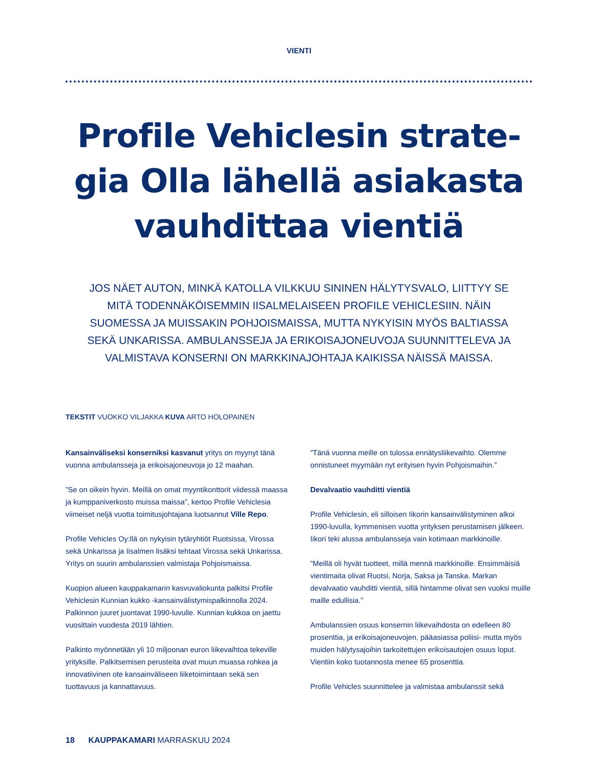VIENTI
Profile Vehiclesin strate-gia Olla lähellä asiakasta vauhdittaa vientiä
JOS NÄET AUTON, MINKÄ KATOLLA VILKKUU SININEN HÄLYTYSVALO, LIITTYY SE MITÄ TODENNÄKÖISEMMIN IISALMELAISEEN PROFILE VEHICLESIIN. NÄIN SUOMESSA JA MUISSAKIN POHJOISMAISSA, MUTTA NYKYISIN MYÖS BALTIASSA SEKÄ UNKARISSA. AMBULANSSEJA JA ERIKOISAJONEUVOJA SUUNNITTELEVA JA VALMISTAVA KONSERNI ON MARKKINAJOHTAJA KAIKISSA NÄISSÄ MAISSA.
TEKSTIT VUOKKO VILJAKKA KUVA ARTO HOLOPAINEN
Kansainväliseksi konserniksi kasvanut yritys on myynyt tänä vuonna ambulansseja ja erikoisajoneuvoja jo 12 maahan.
”Se on oikein hyvin. Meillä on omat myyntikonttorit viidessä maassa ja kumppaniverkosto muissa maissa”, kertoo Profile Vehiclesia viimeiset neljä vuotta toimitusjohtajana luotsannut Ville Repo.
Profile Vehicles Oy:llä on nykyisin tytäryhtiöt Ruotsissa, Virossa sekä Unkarissa ja Iisalmen lisäksi tehtaat Virossa sekä Unkarissa. Yritys on suurin ambulanssien valmistaja Pohjoismaissa.
Kuopion alueen kauppakamarin kasvuvaliokunta palkitsi Profile Vehiclesin Kunnian kukko -kansainvälistymispalkinnolla 2024. Palkinnon juuret juontavat 1990-luvulle. Kunnian kukkoa on jaettu vuosittain vuodesta 2019 lähtien.
Palkinto myönnetään yli 10 miljoonan euron liikevaihtoa tekeville yrityksille. Palkitsemisen perusteita ovat muun muassa rohkea ja innovatiivinen ote kansainväliseen liiketoimintaan sekä sen tuottavuus ja kannattavuus.
”Tänä vuonna meille on tulossa ennätysliikevaihto. Olemme onnistuneet myymään nyt erityisen hyvin Pohjoismaihin.”
Devalvaatio vauhditti vientiä
Profile Vehiclesin, eli silloisen Iikorin kansainvälistyminen alkoi 1990-luvulla, kymmenisen vuotta yrityksen perustamisen jälkeen. Iikori teki alussa ambulansseja vain kotimaan markkinoille.
”Meillä oli hyvät tuotteet, millä mennä markkinoille. Ensimmäisiä vientimaita olivat Ruotsi, Norja, Saksa ja Tanska. Markan devalvaatio vauhditti vientiä, sillä hintamme olivat sen vuoksi muille maille edullisia.”
Ambulanssien osuus konsernin liikevaihdosta on edelleen 80 prosenttia, ja erikoisajoneuvojen, pääasiassa poliisi- mutta myös muiden hälytysajoihin tarkoitettujen erikoisautojen osuus loput. Vientiin koko tuotannosta menee 65 prosenttia.
Profile Vehicles suunnittelee ja valmistaa ambulanssit sekä
18 KAUPPAKAMARI MARRASKUU 2024